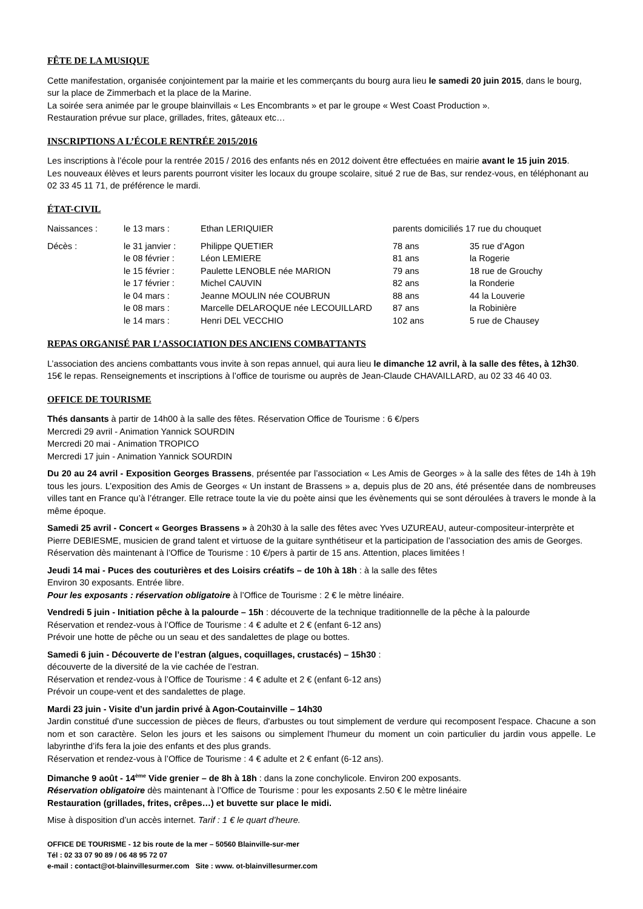FÊTE DE LA MUSIQUE
Cette manifestation, organisée conjointement par la mairie et les commerçants du bourg aura lieu le samedi 20 juin 2015, dans le bourg, sur la place de Zimmerbach et la place de la Marine.
La soirée sera animée par le groupe blainvillais « Les Encombrants » et par le groupe « West Coast Production ».
Restauration prévue sur place, grillades, frites, gâteaux etc…
INSCRIPTIONS A L’ÉCOLE RENTRÉE 2015/2016
Les inscriptions à l’école pour la rentrée 2015 / 2016 des enfants nés en 2012 doivent être effectuées en mairie avant le 15 juin 2015.
Les nouveaux élèves et leurs parents pourront visiter les locaux du groupe scolaire, situé 2 rue de Bas, sur rendez-vous, en téléphonant au 02 33 45 11 71, de préférence le mardi.
ÉTAT-CIVIL
| Naissances : | le 13 mars : | Ethan LERIQUIER | parents domiciliés 17 rue du chouquet | |
| Décès : | le 31 janvier : | Philippe QUETIER | 78 ans | 35 rue d’Agon |
| | le 08 février : | Léon LEMIERE | 81 ans | la Rogerie |
| | le 15 février : | Paulette LENOBLE née MARION | 79 ans | 18 rue de Grouchy |
| | le 17 février : | Michel CAUVIN | 82 ans | la Ronderie |
| | le 04 mars : | Jeanne MOULIN née COUBRUN | 88 ans | 44 la Louverie |
| | le 08 mars : | Marcelle DELAROQUE née LECOUILLARD | 87 ans | la Robinière |
| | le 14 mars : | Henri DEL VECCHIO | 102 ans | 5 rue de Chausey |
REPAS ORGANISÉ PAR L’ASSOCIATION DES ANCIENS COMBATTANTS
L’association des anciens combattants vous invite à son repas annuel, qui aura lieu le dimanche 12 avril, à la salle des fêtes, à 12h30.
15€ le repas. Renseignements et inscriptions à l’office de tourisme ou auprès de Jean-Claude CHAVAILLARD, au 02 33 46 40 03.
OFFICE DE TOURISME
Thés dansants à partir de 14h00 à la salle des fêtes. Réservation Office de Tourisme : 6 €/pers
Mercredi 29 avril - Animation Yannick SOURDIN
Mercredi 20 mai - Animation TROPICO
Mercredi 17 juin - Animation Yannick SOURDIN
Du 20 au 24 avril - Exposition Georges Brassens, présentée par l’association « Les Amis de Georges » à la salle des fêtes de 14h à 19h tous les jours. L’exposition des Amis de Georges « Un instant de Brassens » a, depuis plus de 20 ans, été présentée dans de nombreuses villes tant en France qu’à l’étranger. Elle retrace toute la vie du poète ainsi que les évènements qui se sont déroulées à travers le monde à la même époque.
Samedi 25 avril - Concert « Georges Brassens » à 20h30 à la salle des fêtes avec Yves UZUREAU, auteur-compositeur-interprète et Pierre DEBIESME, musicien de grand talent et virtuose de la guitare synthétiseur et la participation de l’association des amis de Georges.
Réservation dès maintenant à l’Office de Tourisme : 10 €/pers à partir de 15 ans. Attention, places limitées !
Jeudi 14 mai - Puces des couturières et des Loisirs créatifs – de 10h à 18h : à la salle des fêtes
Environ 30 exposants. Entrée libre.
Pour les exposants : réservation obligatoire à l’Office de Tourisme : 2 € le mètre linéaire.
Vendredi 5 juin - Initiation pêche à la palourde – 15h : découverte de la technique traditionnelle de la pêche à la palourde
Réservation et rendez-vous à l’Office de Tourisme : 4 € adulte et 2 € (enfant 6-12 ans)
Prévoir une hotte de pêche ou un seau et des sandalettes de plage ou bottes.
Samedi 6 juin - Découverte de l’estran (algues, coquillages, crustacés) – 15h30 :
découverte de la diversité de la vie cachée de l’estran.
Réservation et rendez-vous à l’Office de Tourisme : 4 € adulte et 2 € (enfant 6-12 ans)
Prévoir un coupe-vent et des sandalettes de plage.
Mardi 23 juin - Visite d’un jardin privé à Agon-Coutainville – 14h30
Jardin constitué d'une succession de pièces de fleurs, d'arbustes ou tout simplement de verdure qui recomposent l'espace. Chacune a son nom et son caractère. Selon les jours et les saisons ou simplement l'humeur du moment un coin particulier du jardin vous appelle. Le labyrinthe d’ifs fera la joie des enfants et des plus grands.
Réservation et rendez-vous à l’Office de Tourisme : 4 € adulte et 2 € enfant (6-12 ans).
Dimanche 9 août - 14<sup>ème</sup> Vide grenier – de 8h à 18h : dans la zone conchylicole. Environ 200 exposants.
Réservation obligatoire dès maintenant à l’Office de Tourisme : pour les exposants 2.50 € le mètre linéaire
Restauration (grillades, frites, crêpes…) et buvette sur place le midi.
Mise à disposition d’un accès internet. Tarif : 1 € le quart d’heure.
OFFICE DE TOURISME - 12 bis route de la mer – 50560 Blainville-sur-mer
Tél : 02 33 07 90 89 / 06 48 95 72 07
e-mail : contact@ot-blainvillesurmer.com Site : www. ot-blainvillesurmer.com